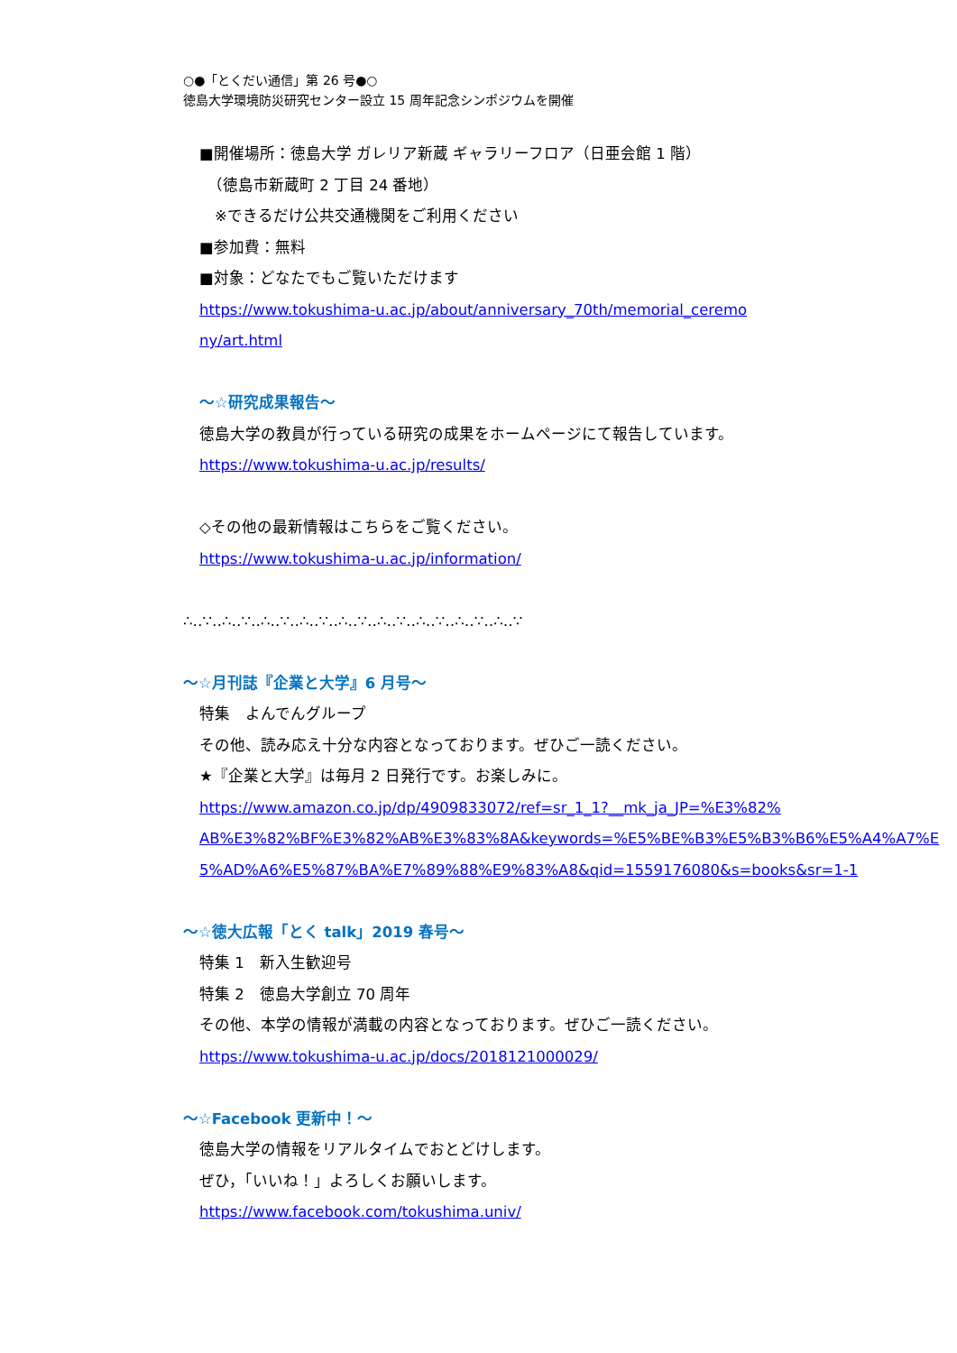○●「とくだい通信」第 26 号●○
徳島大学環境防災研究センター設立 15 周年記念シンポジウムを開催
■開催場所：徳島大学 ガレリア新蔵 ギャラリーフロア（日亜会館 1 階）
　（徳島市新蔵町 2 丁目 24 番地）
　※できるだけ公共交通機関をご利用ください
■参加費：無料
■対象：どなたでもご覧いただけます
https://www.tokushima-u.ac.jp/about/anniversary_70th/memorial_ceremo
ny/art.html
～☆研究成果報告～
徳島大学の教員が行っている研究の成果をホームページにて報告しています。
https://www.tokushima-u.ac.jp/results/
◇その他の最新情報はこちらをご覧ください。
https://www.tokushima-u.ac.jp/information/
∴‥∵‥∴‥∵‥∴‥∵‥∴‥∵‥∴‥∵‥∴‥∵‥∴‥∵‥∴‥∵‥∴‥∵
～☆月刊誌『企業と大学』6 月号～
特集　よんでんグループ
その他、読み応え十分な内容となっております。ぜひご一読ください。
★『企業と大学』は毎月 2 日発行です。お楽しみに。
https://www.amazon.co.jp/dp/4909833072/ref=sr_1_1?__mk_ja_JP=%E3%82%
AB%E3%82%BF%E3%82%AB%E3%83%8A&keywords=%E5%BE%B3%E5%B3%B6%E5%A4%A7%E
5%AD%A6%E5%87%BA%E7%89%88%E9%83%A8&qid=1559176080&s=books&sr=1-1
～☆徳大広報「とく talk」2019 春号～
特集 1　新入生歓迎号
特集 2　徳島大学創立 70 周年
その他、本学の情報が満載の内容となっております。ぜひご一読ください。
https://www.tokushima-u.ac.jp/docs/2018121000029/
～☆Facebook 更新中！～
徳島大学の情報をリアルタイムでおとどけします。
ぜひ，「いいね！」よろしくお願いします。
https://www.facebook.com/tokushima.univ/